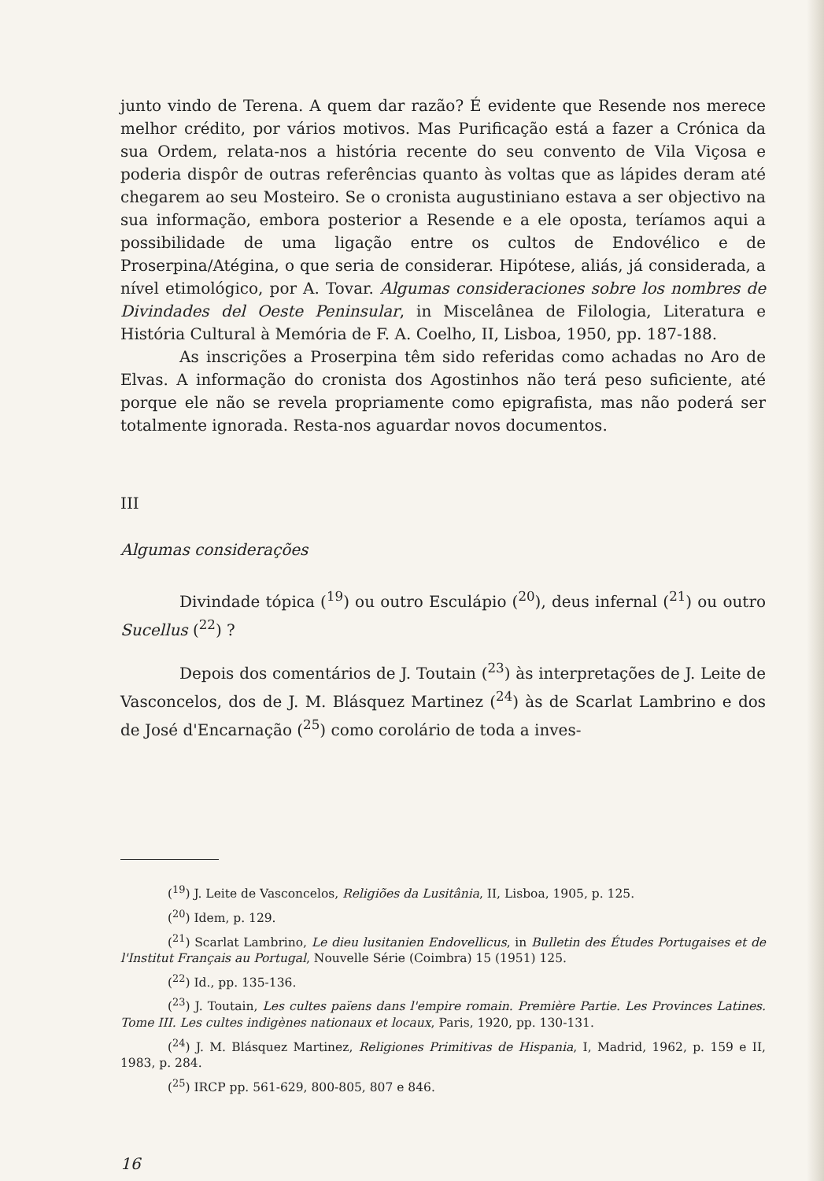junto vindo de Terena. A quem dar razão? É evidente que Resende nos merece melhor crédito, por vários motivos. Mas Purificação está a fazer a Crónica da sua Ordem, relata-nos a história recente do seu convento de Vila Viçosa e poderia dispôr de outras referências quanto às voltas que as lápides deram até chegarem ao seu Mosteiro. Se o cronista augustiniano estava a ser objectivo na sua informação, embora posterior a Resende e a ele oposta, teríamos aqui a possibilidade de uma ligação entre os cultos de Endovélico e de Proserpina/Atégina, o que seria de considerar. Hipótese, aliás, já considerada, a nível etimológico, por A. Tovar. Algumas consideraciones sobre los nombres de Divindades del Oeste Peninsular, in Miscelânea de Filologia, Literatura e História Cultural à Memória de F. A. Coelho, II, Lisboa, 1950, pp. 187-188.
As inscrições a Proserpina têm sido referidas como achadas no Aro de Elvas. A informação do cronista dos Agostinhos não terá peso suficiente, até porque ele não se revela propriamente como epigrafista, mas não poderá ser totalmente ignorada. Resta-nos aguardar novos documentos.
III
Algumas considerações
Divindade tópica (<sup>19</sup>) ou outro Esculápio (<sup>20</sup>), deus infernal (<sup>21</sup>) ou outro Sucellus (<sup>22</sup>) ?
Depois dos comentários de J. Toutain (<sup>23</sup>) às interpretações de J. Leite de Vasconcelos, dos de J. M. Blásquez Martinez (<sup>24</sup>) às de Scarlat Lambrino e dos de José d'Encarnação (<sup>25</sup>) como corolário de toda a inves-
(<sup>19</sup>) J. Leite de Vasconcelos, Religiões da Lusitânia, II, Lisboa, 1905, p. 125.
(<sup>20</sup>) Idem, p. 129.
(<sup>21</sup>) Scarlat Lambrino, Le dieu lusitanien Endovellicus, in Bulletin des Études Portugaises et de l'Institut Français au Portugal, Nouvelle Série (Coimbra) 15 (1951) 125.
(<sup>22</sup>) Id., pp. 135-136.
(<sup>23</sup>) J. Toutain, Les cultes païens dans l'empire romain. Première Partie. Les Provinces Latines. Tome III. Les cultes indigènes nationaux et locaux, Paris, 1920, pp. 130-131.
(<sup>24</sup>) J. M. Blásquez Martinez, Religiones Primitivas de Hispania, I, Madrid, 1962, p. 159 e II, 1983, p. 284.
(<sup>25</sup>) IRCP pp. 561-629, 800-805, 807 e 846.
16